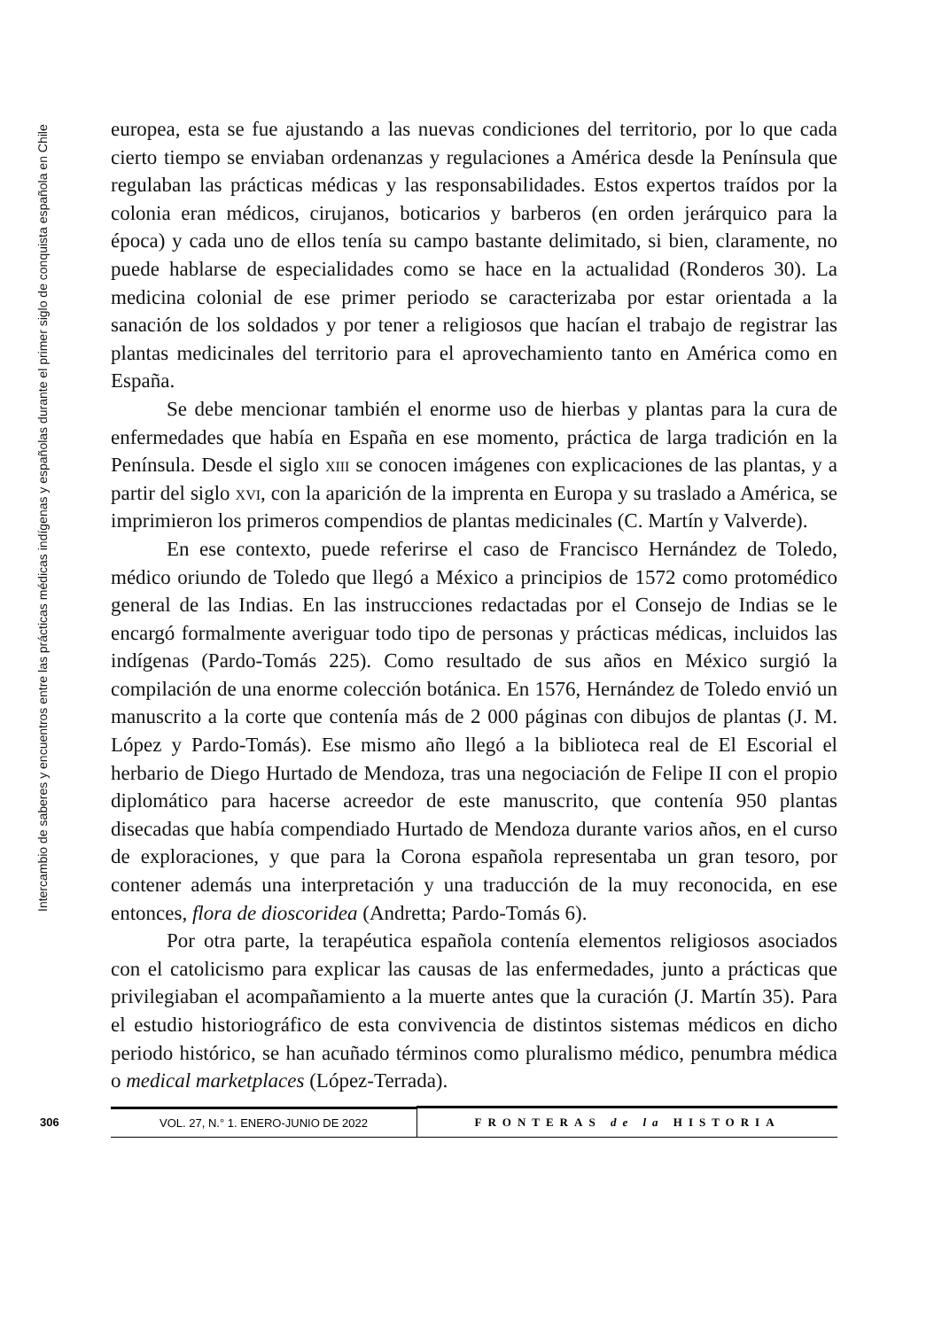Intercambio de saberes y encuentros entre las prácticas médicas indígenas y españolas durante el primer siglo de conquista española en Chile
europea, esta se fue ajustando a las nuevas condiciones del territorio, por lo que cada cierto tiempo se enviaban ordenanzas y regulaciones a América desde la Península que regulaban las prácticas médicas y las responsabilidades. Estos expertos traídos por la colonia eran médicos, cirujanos, boticarios y barberos (en orden jerárquico para la época) y cada uno de ellos tenía su campo bastante delimitado, si bien, claramente, no puede hablarse de especialidades como se hace en la actualidad (Ronderos 30). La medicina colonial de ese primer periodo se caracterizaba por estar orientada a la sanación de los soldados y por tener a religiosos que hacían el trabajo de registrar las plantas medicinales del territorio para el aprovechamiento tanto en América como en España.
Se debe mencionar también el enorme uso de hierbas y plantas para la cura de enfermedades que había en España en ese momento, práctica de larga tradición en la Península. Desde el siglo xiii se conocen imágenes con explicaciones de las plantas, y a partir del siglo xvi, con la aparición de la imprenta en Europa y su traslado a América, se imprimieron los primeros compendios de plantas medicinales (C. Martín y Valverde).
En ese contexto, puede referirse el caso de Francisco Hernández de Toledo, médico oriundo de Toledo que llegó a México a principios de 1572 como protomédico general de las Indias. En las instrucciones redactadas por el Consejo de Indias se le encargó formalmente averiguar todo tipo de personas y prácticas médicas, incluidos las indígenas (Pardo-Tomás 225). Como resultado de sus años en México surgió la compilación de una enorme colección botánica. En 1576, Hernández de Toledo envió un manuscrito a la corte que contenía más de 2 000 páginas con dibujos de plantas (J. M. López y Pardo-Tomás). Ese mismo año llegó a la biblioteca real de El Escorial el herbario de Diego Hurtado de Mendoza, tras una negociación de Felipe II con el propio diplomático para hacerse acreedor de este manuscrito, que contenía 950 plantas disecadas que había compendiado Hurtado de Mendoza durante varios años, en el curso de exploraciones, y que para la Corona española representaba un gran tesoro, por contener además una interpretación y una traducción de la muy reconocida, en ese entonces, flora de dioscoridea (Andretta; Pardo-Tomás 6).
Por otra parte, la terapéutica española contenía elementos religiosos asociados con el catolicismo para explicar las causas de las enfermedades, junto a prácticas que privilegiaban el acompañamiento a la muerte antes que la curación (J. Martín 35). Para el estudio historiográfico de esta convivencia de distintos sistemas médicos en dicho periodo histórico, se han acuñado términos como pluralismo médico, penumbra médica o medical marketplaces (López-Terrada).
306
VOL. 27, N.° 1. ENERO-JUNIO DE 2022 FRONTERAS de la HISTORIA